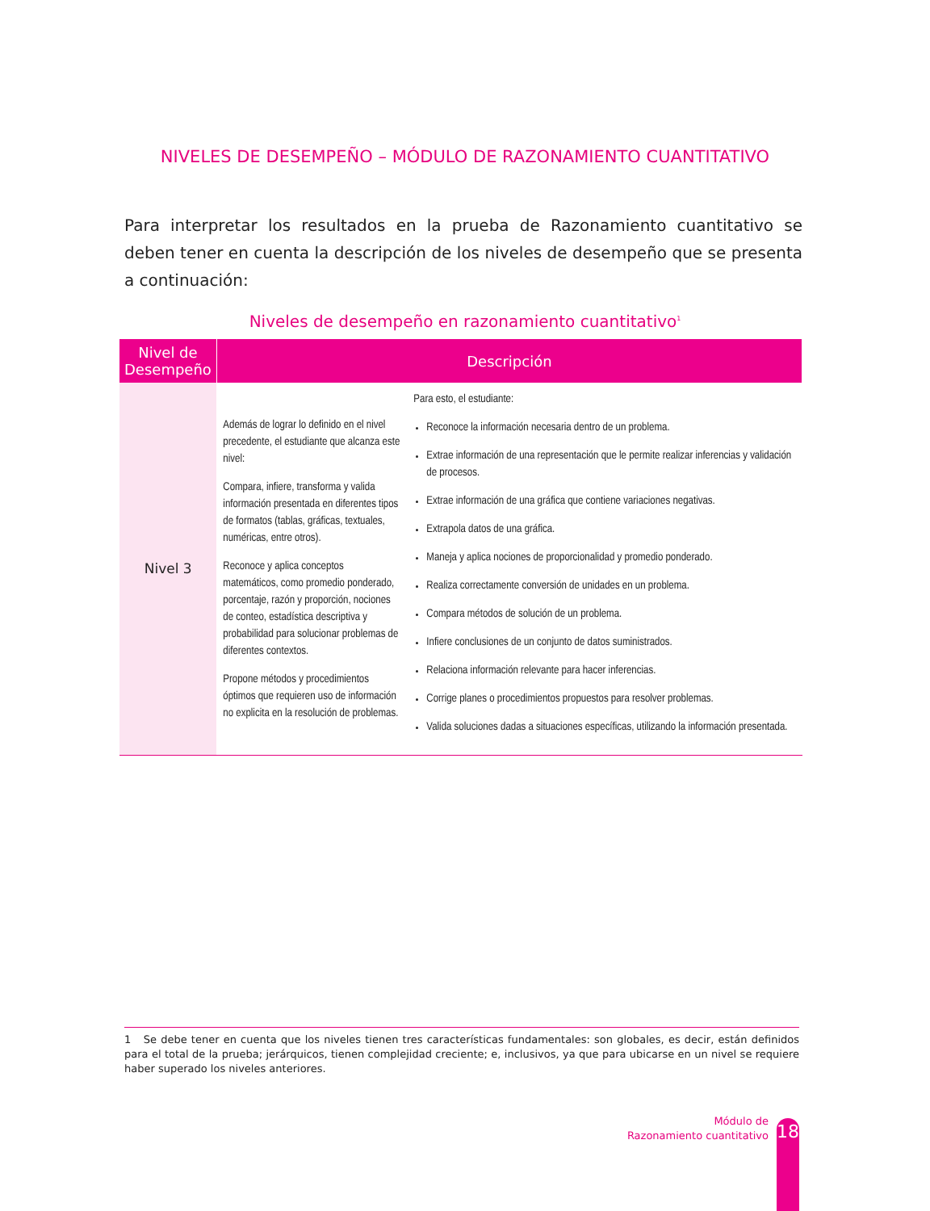NIVELES DE DESEMPEÑO – MÓDULO DE RAZONAMIENTO CUANTITATIVO
Para interpretar los resultados en la prueba de Razonamiento cuantitativo se deben tener en cuenta la descripción de los niveles de desempeño que se presenta a continuación:
Niveles de desempeño en razonamiento cuantitativo<sup>1</sup>
| Nivel de Desempeño | Descripción | |
| --- | --- | --- |
| Nivel 3 | Además de lograr lo definido en el nivel precedente, el estudiante que alcanza este nivel: Compara, infiere, transforma y valida información presentada en diferentes tipos de formatos (tablas, gráficas, textuales, numéricas, entre otros). Reconoce y aplica conceptos matemáticos, como promedio ponderado, porcentaje, razón y proporción, nociones de conteo, estadística descriptiva y probabilidad para solucionar problemas de diferentes contextos. Propone métodos y procedimientos óptimos que requieren uso de información no explicita en la resolución de problemas. | Para esto, el estudiante: Reconoce la información necesaria dentro de un problema. Extrae información de una representación que le permite realizar inferencias y validación de procesos. Extrae información de una gráfica que contiene variaciones negativas. Extrapola datos de una gráfica. Maneja y aplica nociones de proporcionalidad y promedio ponderado. Realiza correctamente conversión de unidades en un problema. Compara métodos de solución de un problema. Infiere conclusiones de un conjunto de datos suministrados. Relaciona información relevante para hacer inferencias. Corrige planes o procedimientos propuestos para resolver problemas. Valida soluciones dadas a situaciones específicas, utilizando la información presentada. |
1 Se debe tener en cuenta que los niveles tienen tres características fundamentales: son globales, es decir, están definidos para el total de la prueba; jerárquicos, tienen complejidad creciente; e, inclusivos, ya que para ubicarse en un nivel se requiere haber superado los niveles anteriores.
Módulo de
Razonamiento cuantitativo
18